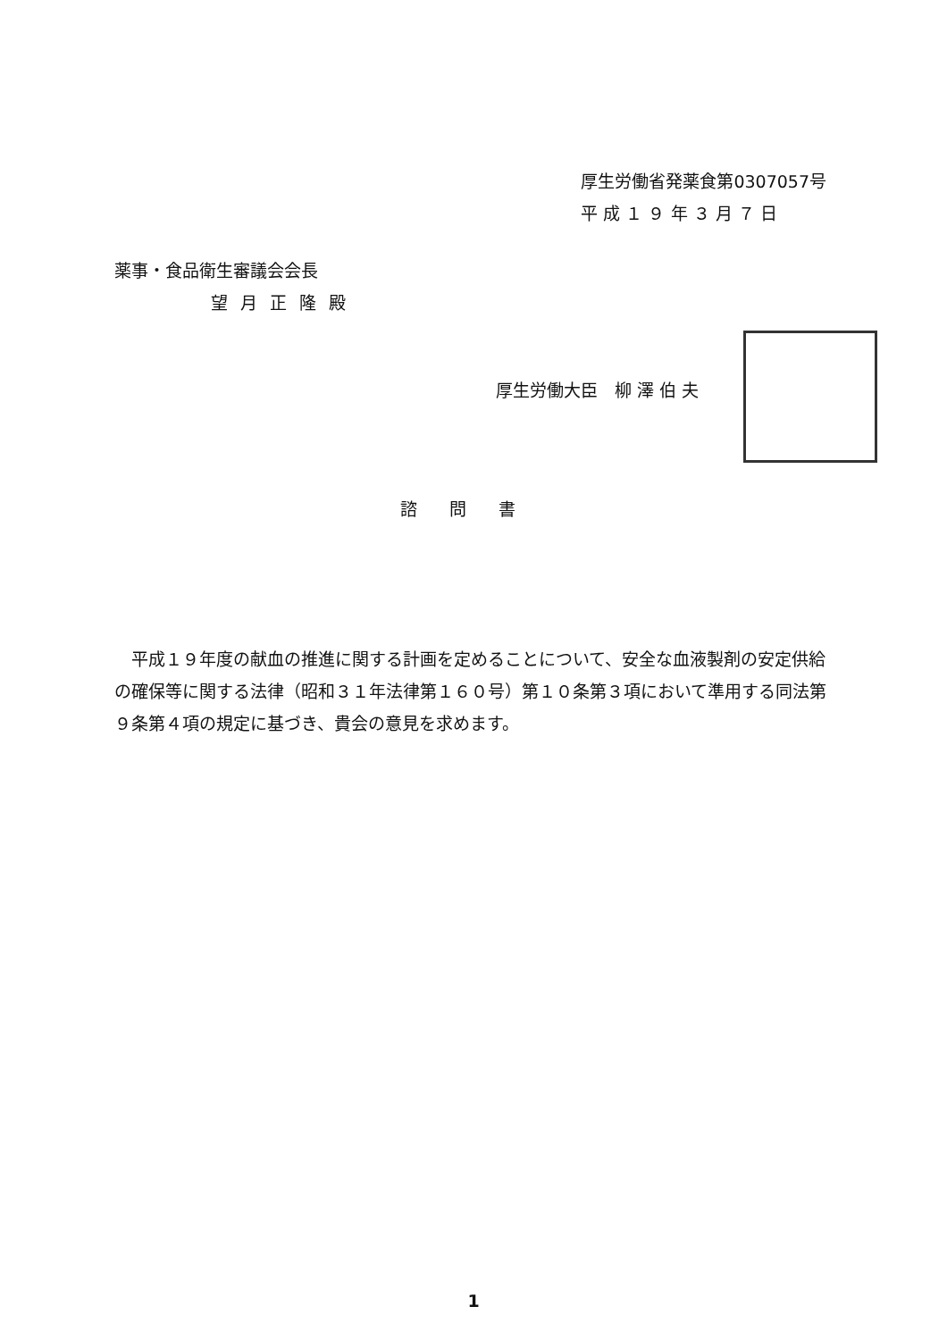厚生労働省発薬食第0307057号
平 成 １ ９ 年 ３ 月 ７ 日
薬事・食品衛生審議会会長
望月正隆殿
厚生労働大臣　柳 澤 伯 夫
諮問書
平成１９年度の献血の推進に関する計画を定めることについて、安全な血液製剤の安定供給の確保等に関する法律（昭和３１年法律第１６０号）第１０条第３項において準用する同法第９条第４項の規定に基づき、貴会の意見を求めます。
1